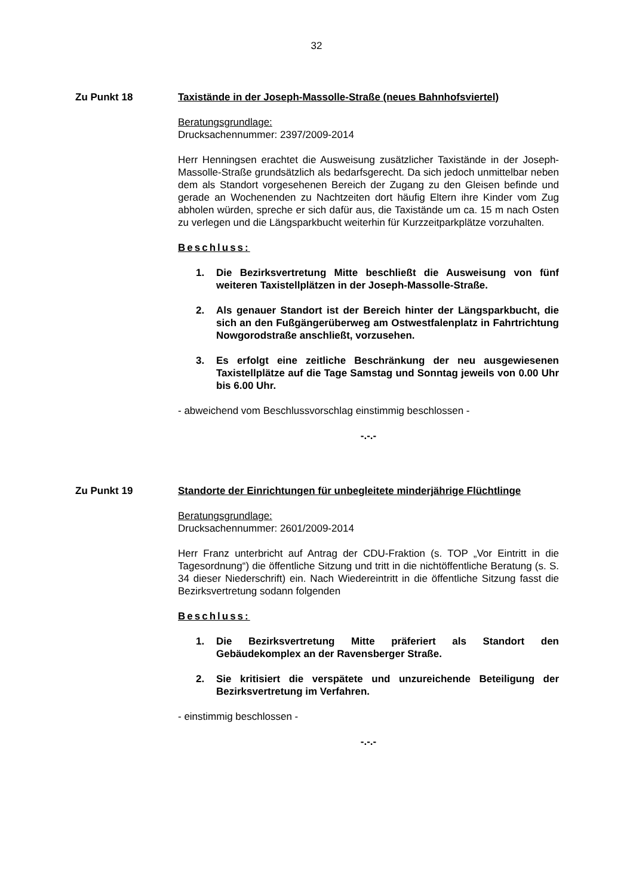32
Zu Punkt 18 Taxistände in der Joseph-Massolle-Straße (neues Bahnhofsviertel)
Beratungsgrundlage:
Drucksachennummer: 2397/2009-2014
Herr Henningsen erachtet die Ausweisung zusätzlicher Taxistände in der Joseph-Massolle-Straße grundsätzlich als bedarfsgerecht. Da sich jedoch unmittelbar neben dem als Standort vorgesehenen Bereich der Zugang zu den Gleisen befinde und gerade an Wochenenden zu Nachtzeiten dort häufig Eltern ihre Kinder vom Zug abholen würden, spreche er sich dafür aus, die Taxistände um ca. 15 m nach Osten zu verlegen und die Längsparkbucht weiterhin für Kurzzeitparkplätze vorzuhalten.
Beschluss:
1. Die Bezirksvertretung Mitte beschließt die Ausweisung von fünf weiteren Taxistellplätzen in der Joseph-Massolle-Straße.
2. Als genauer Standort ist der Bereich hinter der Längsparkbucht, die sich an den Fußgängerüberweg am Ostwestfalenplatz in Fahrtrichtung Nowgorodstraße anschließt, vorzusehen.
3. Es erfolgt eine zeitliche Beschränkung der neu ausgewiesenen Taxistellplätze auf die Tage Samstag und Sonntag jeweils von 0.00 Uhr bis 6.00 Uhr.
- abweichend vom Beschlussvorschlag einstimmig beschlossen -
-.-.-
Zu Punkt 19 Standorte der Einrichtungen für unbegleitete minderjährige Flüchtlinge
Beratungsgrundlage:
Drucksachennummer: 2601/2009-2014
Herr Franz unterbricht auf Antrag der CDU-Fraktion (s. TOP „Vor Eintritt in die Tagesordnung“) die öffentliche Sitzung und tritt in die nichtöffentliche Beratung (s. S. 34 dieser Niederschrift) ein. Nach Wiedereintritt in die öffentliche Sitzung fasst die Bezirksvertretung sodann folgenden
Beschluss:
1. Die Bezirksvertretung Mitte präferiert als Standort den Gebäudekomplex an der Ravensberger Straße.
2. Sie kritisiert die verspätete und unzureichende Beteiligung der Bezirksvertretung im Verfahren.
- einstimmig beschlossen -
-.-.-